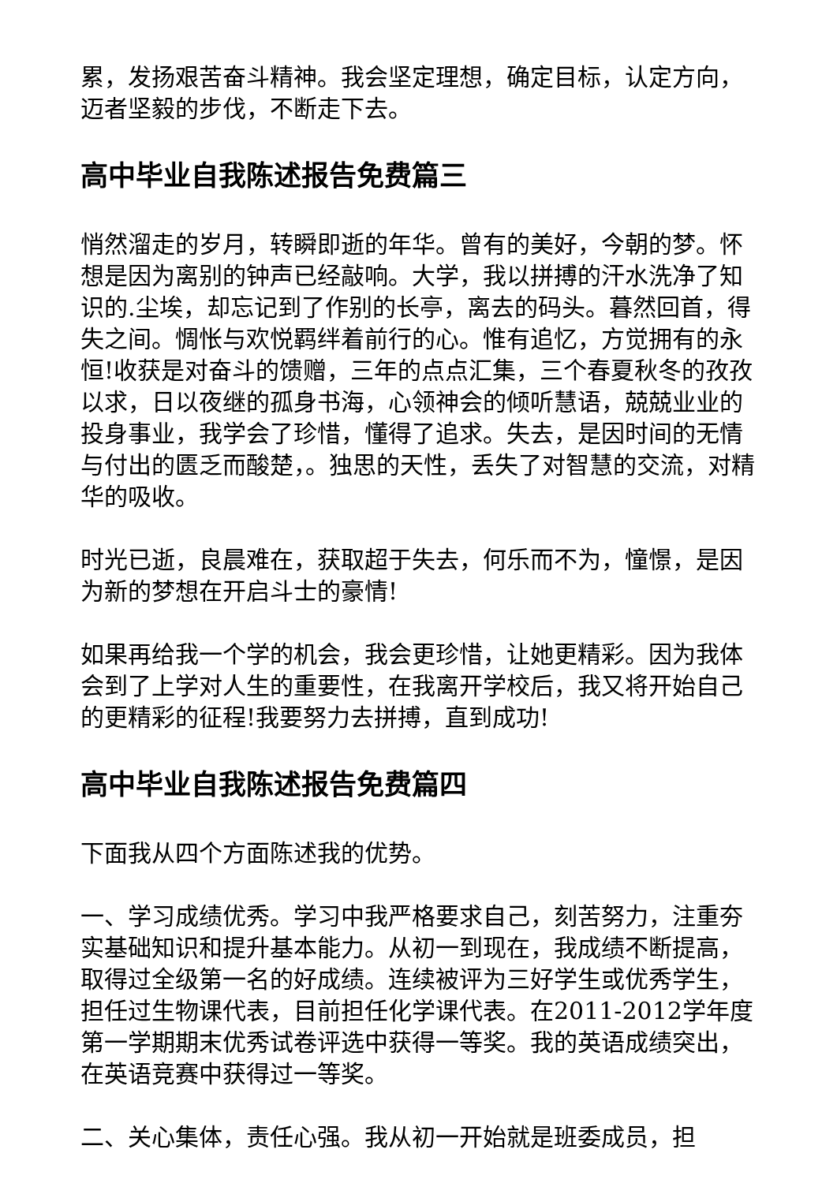累，发扬艰苦奋斗精神。我会坚定理想，确定目标，认定方向，迈者坚毅的步伐，不断走下去。
高中毕业自我陈述报告免费篇三
悄然溜走的岁月，转瞬即逝的年华。曾有的美好，今朝的梦。怀想是因为离别的钟声已经敲响。大学，我以拼搏的汗水洗净了知识的.尘埃，却忘记到了作别的长亭，离去的码头。暮然回首，得失之间。惆怅与欢悦羁绊着前行的心。惟有追忆，方觉拥有的永恒!收获是对奋斗的馈赠，三年的点点汇集，三个春夏秋冬的孜孜以求，日以夜继的孤身书海，心领神会的倾听慧语，兢兢业业的投身事业，我学会了珍惜，懂得了追求。失去，是因时间的无情与付出的匮乏而酸楚，。独思的天性，丢失了对智慧的交流，对精华的吸收。
时光已逝，良晨难在，获取超于失去，何乐而不为，憧憬，是因为新的梦想在开启斗士的豪情!
如果再给我一个学的机会，我会更珍惜，让她更精彩。因为我体会到了上学对人生的重要性，在我离开学校后，我又将开始自己的更精彩的征程!我要努力去拼搏，直到成功!
高中毕业自我陈述报告免费篇四
下面我从四个方面陈述我的优势。
一、学习成绩优秀。学习中我严格要求自己，刻苦努力，注重夯实基础知识和提升基本能力。从初一到现在，我成绩不断提高，取得过全级第一名的好成绩。连续被评为三好学生或优秀学生，担任过生物课代表，目前担任化学课代表。在2011-2012学年度第一学期期末优秀试卷评选中获得一等奖。我的英语成绩突出，在英语竞赛中获得过一等奖。
二、关心集体，责任心强。我从初一开始就是班委成员，担